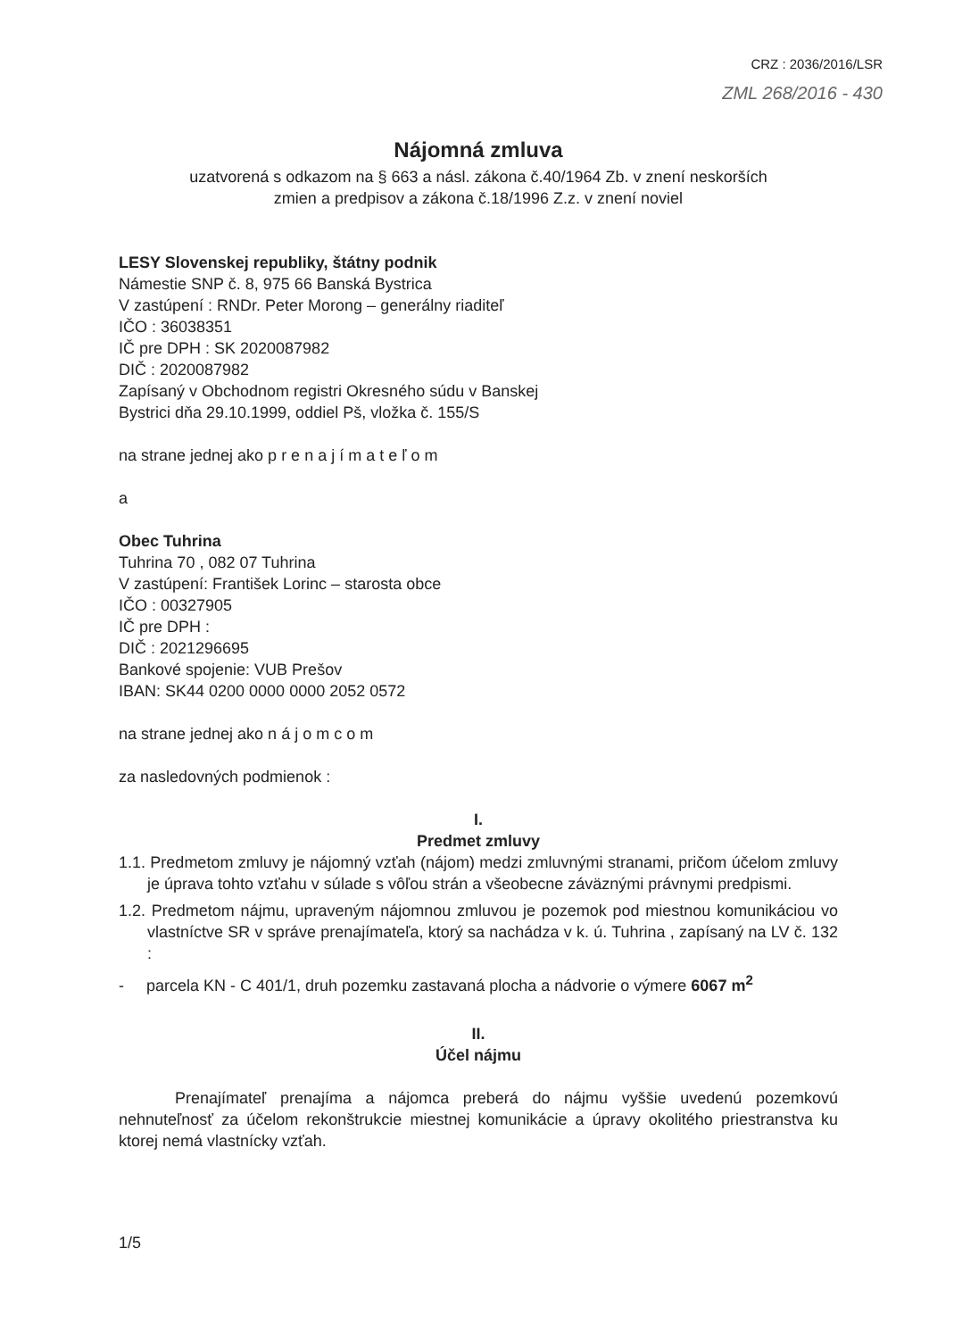CRZ : 2036/2016/LSR
ZML 268/2016 - 430
Nájomná zmluva
uzatvorená s odkazom na § 663 a násl. zákona č.40/1964 Zb. v znení neskorších
zmien a predpisov a zákona č.18/1996 Z.z. v znení noviel
LESY Slovenskej republiky, štátny podnik
Námestie SNP č. 8, 975 66 Banská Bystrica
V zastúpení : RNDr. Peter Morong – generálny riaditeľ
IČO : 36038351
IČ pre DPH : SK 2020087982
DIČ : 2020087982
Zapísaný v Obchodnom registri Okresného súdu v Banskej
Bystrici dňa 29.10.1999, oddiel Pš, vložka č. 155/S
na strane jednej ako p r e n a j í m a t e ľ o m
a
Obec Tuhrina
Tuhrina 70 , 082 07 Tuhrina
V zastúpení: František Lorinc – starosta obce
IČO : 00327905
IČ pre DPH :
DIČ : 2021296695
Bankové spojenie: VUB Prešov
IBAN: SK44 0200 0000 0000 2052 0572
na strane jednej ako n á j o m c o m
za nasledovných podmienok :
I.
Predmet zmluvy
1.1. Predmetom zmluvy je nájomný vzťah (nájom) medzi zmluvnými stranami, pričom účelom zmluvy je úprava tohto vzťahu v súlade s vôľou strán a všeobecne záväznými právnymi predpismi.
1.2. Predmetom nájmu, upraveným nájomnou zmluvou je pozemok pod miestnou komunikáciou vo vlastníctve SR v správe prenajímateľa, ktorý sa nachádza v k. ú. Tuhrina , zapísaný na LV č. 132 :
- parcela KN - C 401/1, druh pozemku zastavaná plocha a nádvorie o výmere 6067 m<sup>2</sup>
II.
Účel nájmu
Prenajímateľ prenajíma a nájomca preberá do nájmu vyššie uvedenú pozemkovú nehnuteľnosť za účelom rekonštrukcie miestnej komunikácie a úpravy okolitého priestranstva ku ktorej nemá vlastnícky vzťah.
1/5